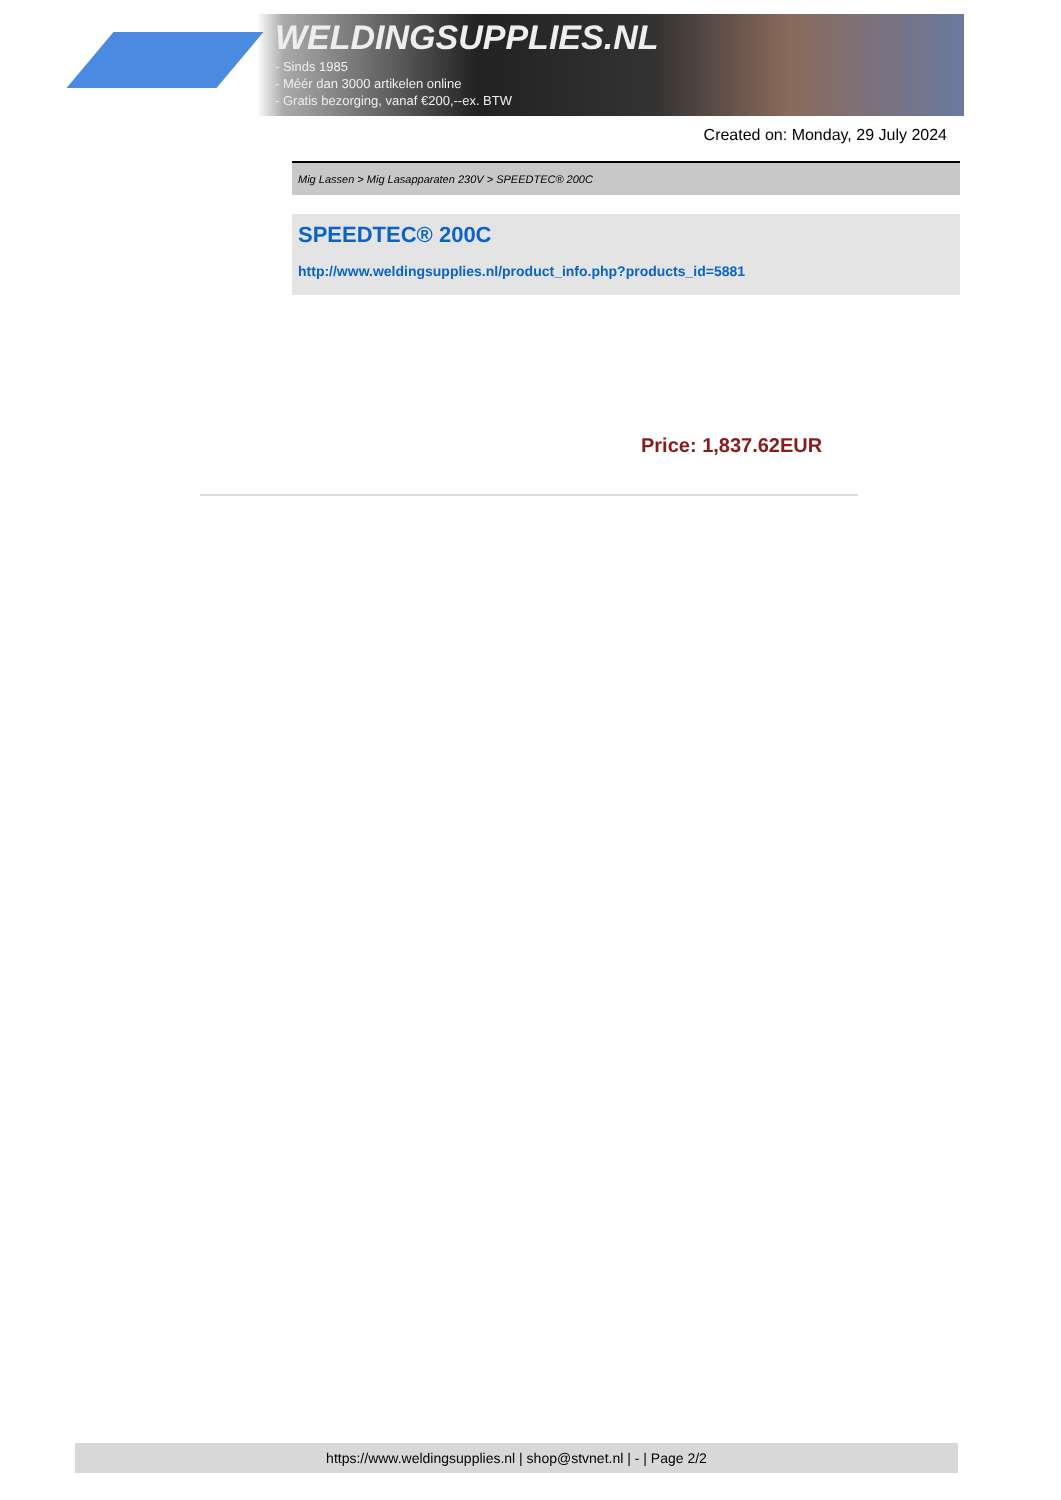WELDINGSUPPLIES.NL
- Sinds 1985
- Méér dan 3000 artikelen online
- Gratis bezorging, vanaf €200,--ex. BTW
Created on: Monday, 29 July 2024
Mig Lassen > Mig Lasapparaten 230V > SPEEDTEC® 200C
SPEEDTEC® 200C
http://www.weldingsupplies.nl/product_info.php?products_id=5881
Price: 1,837.62EUR
https://www.weldingsupplies.nl | shop@stvnet.nl | - | Page 2/2